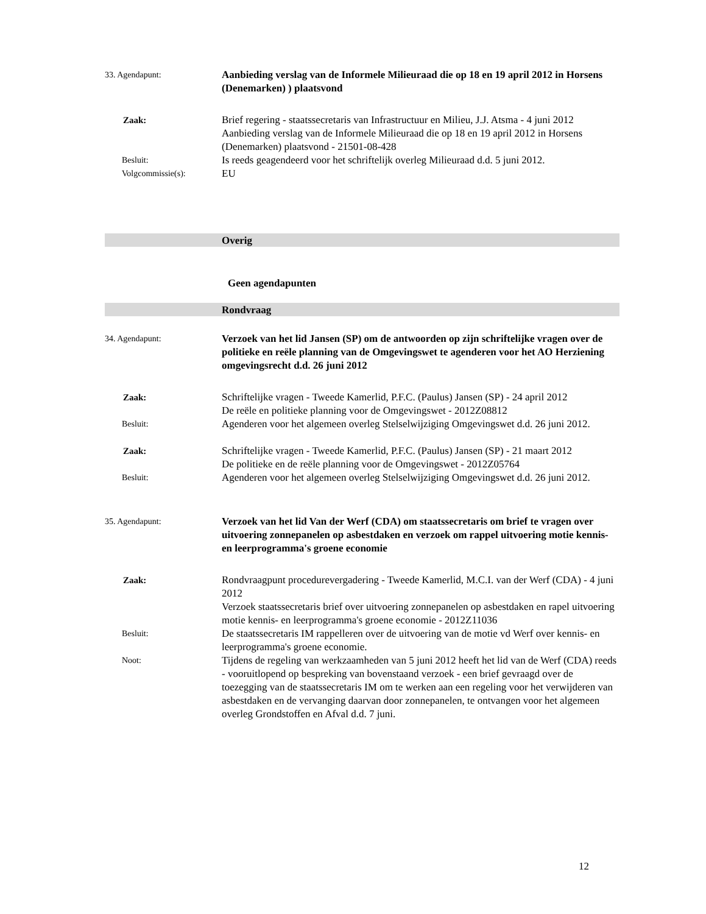33. Agendapunt:
Aanbieding verslag van de Informele Milieuraad die op 18 en 19 april 2012 in Horsens (Denemarken) ) plaatsvond
Zaak: Brief regering - staatssecretaris van Infrastructuur en Milieu, J.J. Atsma - 4 juni 2012
Aanbieding verslag van de Informele Milieuraad die op 18 en 19 april 2012 in Horsens (Denemarken) plaatsvond - 21501-08-428
Besluit:
Is reeds geagendeerd voor het schriftelijk overleg Milieuraad d.d. 5 juni 2012.
Volgcommissie(s):
EU
Overig
Geen agendapunten
Rondvraag
34. Agendapunt:
Verzoek van het lid Jansen (SP) om de antwoorden op zijn schriftelijke vragen over de politieke en reële planning van de Omgevingswet te agenderen voor het AO Herziening omgevingsrecht d.d. 26 juni 2012
Zaak: Schriftelijke vragen - Tweede Kamerlid, P.F.C. (Paulus) Jansen (SP) - 24 april 2012
De reële en politieke planning voor de Omgevingswet - 2012Z08812
Besluit:
Agenderen voor het algemeen overleg Stelselwijziging Omgevingswet d.d. 26 juni 2012.
Zaak: Schriftelijke vragen - Tweede Kamerlid, P.F.C. (Paulus) Jansen (SP) - 21 maart 2012
De politieke en de reële planning voor de Omgevingswet - 2012Z05764
Besluit:
Agenderen voor het algemeen overleg Stelselwijziging Omgevingswet d.d. 26 juni 2012.
35. Agendapunt:
Verzoek van het lid Van der Werf (CDA) om staatssecretaris om brief te vragen over uitvoering zonnepanelen op asbestdaken en verzoek om rappel uitvoering motie kennis- en leerprogramma's groene economie
Zaak: Rondvraagpunt procedurevergadering - Tweede Kamerlid, M.C.I. van der Werf (CDA) - 4 juni 2012
Verzoek staatssecretaris brief over uitvoering zonnepanelen op asbestdaken en rapel uitvoering motie kennis- en leerprogramma's groene economie - 2012Z11036
Besluit:
De staatssecretaris IM rappelleren over de uitvoering van de motie vd Werf over kennis- en leerprogramma's groene economie.
Noot:
Tijdens de regeling van werkzaamheden van 5 juni 2012 heeft het lid van de Werf (CDA) reeds - vooruitlopend op bespreking van bovenstaand verzoek - een brief gevraagd over de toezegging van de staatssecretaris IM om te werken aan een regeling voor het verwijderen van asbestdaken en de vervanging daarvan door zonnepanelen, te ontvangen voor het algemeen overleg Grondstoffen en Afval d.d. 7 juni.
12